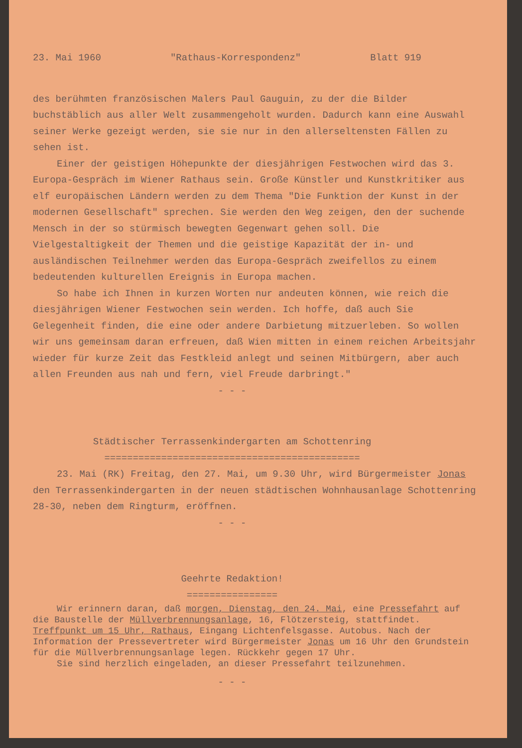23. Mai 1960 "Rathaus-Korrespondenz" Blatt 919
des berühmten französischen Malers Paul Gauguin, zu der die Bilder buchstäblich aus aller Welt zusammengeholt wurden. Dadurch kann eine Auswahl seiner Werke gezeigt werden, sie sie nur in den allerseltensten Fällen zu sehen ist.
Einer der geistigen Höhepunkte der diesjährigen Festwochen wird das 3. Europa-Gespräch im Wiener Rathaus sein. Große Künstler und Kunstkritiker aus elf europäischen Ländern werden zu dem Thema "Die Funktion der Kunst in der modernen Gesellschaft" sprechen. Sie werden den Weg zeigen, den der suchende Mensch in der so stürmisch bewegten Gegenwart gehen soll. Die Vielgestaltigkeit der Themen und die geistige Kapazität der in- und ausländischen Teilnehmer werden das Europa-Gespräch zweifellos zu einem bedeutenden kulturellen Ereignis in Europa machen.
So habe ich Ihnen in kurzen Worten nur andeuten können, wie reich die diesjährigen Wiener Festwochen sein werden. Ich hoffe, daß auch Sie Gelegenheit finden, die eine oder andere Darbietung mitzuerleben. So wollen wir uns gemeinsam daran erfreuen, daß Wien mitten in einem reichen Arbeitsjahr wieder für kurze Zeit das Festkleid anlegt und seinen Mitbürgern, aber auch allen Freunden aus nah und fern, viel Freude darbringt."
- - -
Städtischer Terrassenkindergarten am Schottenring
=============================================
23. Mai (RK) Freitag, den 27. Mai, um 9.30 Uhr, wird Bürgermeister Jonas den Terrassenkindergarten in der neuen städtischen Wohnhausanlage Schottenring 28-30, neben dem Ringturm, eröffnen.
- - -
Geehrte Redaktion!
================
Wir erinnern daran, daß morgen, Dienstag, den 24. Mai, eine Pressefahrt auf die Baustelle der Müllverbrennungsanlage, 16, Flötzersteig, stattfindet. Treffpunkt um 15 Uhr, Rathaus, Eingang Lichtenfelsgasse. Autobus. Nach der Information der Pressevertreter wird Bürgermeister Jonas um 16 Uhr den Grundstein für die Müllverbrennungsanlage legen. Rückkehr gegen 17 Uhr.
Sie sind herzlich eingeladen, an dieser Pressefahrt teilzunehmen.
- - -